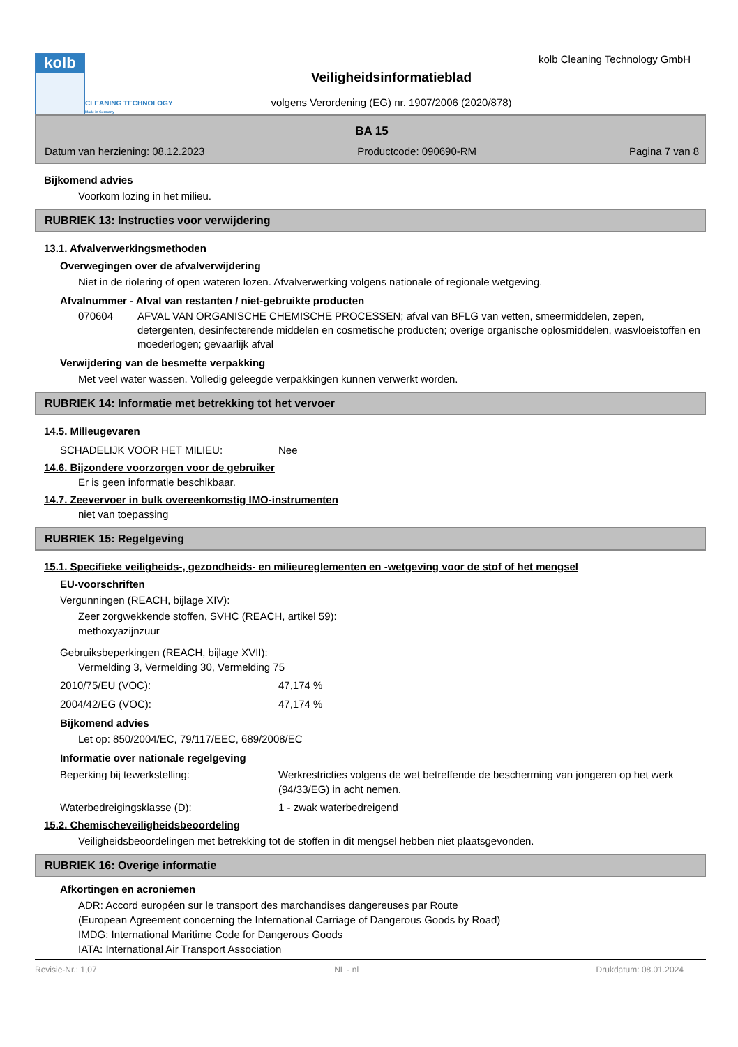kolb
CLEANING TECHNOLOGY
Made in Germany
Veiligheidsinformatieblad
volgens Verordening (EG) nr. 1907/2006 (2020/878)
kolb Cleaning Technology GmbH
BA 15
Datum van herziening: 08.12.2023 Productcode: 090690-RM Pagina 7 van 8
Bijkomend advies
Voorkom lozing in het milieu.
RUBRIEK 13: Instructies voor verwijdering
13.1. Afvalverwerkingsmethoden
Overwegingen over de afvalverwijdering
Niet in de riolering of open wateren lozen. Afvalverwerking volgens nationale of regionale wetgeving.
Afvalnummer - Afval van restanten / niet-gebruikte producten
070604 AFVAL VAN ORGANISCHE CHEMISCHE PROCESSEN; afval van BFLG van vetten, smeermiddelen, zepen, detergenten, desinfecterende middelen en cosmetische producten; overige organische oplosmiddelen, wasvloeistoffen en moederlogen; gevaarlijk afval
Verwijdering van de besmette verpakking
Met veel water wassen. Volledig geleegde verpakkingen kunnen verwerkt worden.
RUBRIEK 14: Informatie met betrekking tot het vervoer
14.5. Milieugevaren
SCHADELIJK VOOR HET MILIEU: Nee
14.6. Bijzondere voorzorgen voor de gebruiker
Er is geen informatie beschikbaar.
14.7. Zeevervoer in bulk overeenkomstig IMO-instrumenten
niet van toepassing
RUBRIEK 15: Regelgeving
15.1. Specifieke veiligheids-, gezondheids- en milieureglementen en -wetgeving voor de stof of het mengsel
EU-voorschriften
Vergunningen (REACH, bijlage XIV):
Zeer zorgwekkende stoffen, SVHC (REACH, artikel 59):
methoxyazijnzuur
Gebruiksbeperkingen (REACH, bijlage XVII):
Vermelding 3, Vermelding 30, Vermelding 75
2010/75/EU (VOC): 47,174 %
2004/42/EG (VOC): 47,174 %
Bijkomend advies
Let op: 850/2004/EC, 79/117/EEC, 689/2008/EC
Informatie over nationale regelgeving
Beperking bij tewerkstelling: Werkrestricties volgens de wet betreffende de bescherming van jongeren op het werk (94/33/EG) in acht nemen.
Waterbedreigingsklasse (D): 1 - zwak waterbedreigend
15.2. Chemischeveiligheidsbeoordeling
Veiligheidsbeoordelingen met betrekking tot de stoffen in dit mengsel hebben niet plaatsgevonden.
RUBRIEK 16: Overige informatie
Afkortingen en acroniemen
ADR: Accord européen sur le transport des marchandises dangereuses par Route
(European Agreement concerning the International Carriage of Dangerous Goods by Road)
IMDG: International Maritime Code for Dangerous Goods
IATA: International Air Transport Association
Revisie-Nr.: 1,07 NL - nl Drukdatum: 08.01.2024